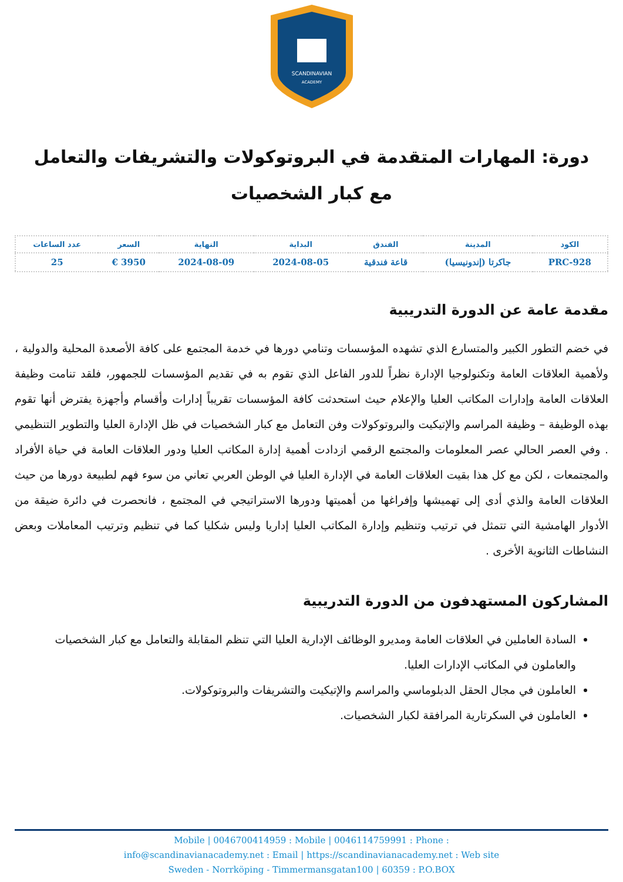SCANDINAVIAN
ACADEMY
دورة: المهارات المتقدمة في البروتوكولات والتشريفات والتعامل مع كبار الشخصيات
| الكود | المدينة | الفندق | البداية | النهاية | السعر | عدد الساعات |
| --- | --- | --- | --- | --- | --- | --- |
| PRC-928 | جاكرتا (إندونيسيا) | قاعة فندقية | 2024-08-05 | 2024-08-09 | 3950 € | 25 |
مقدمة عامة عن الدورة التدريبية
في خضم التطور الكبير والمتسارع الذي تشهده المؤسسات وتنامي دورها في خدمة المجتمع على كافة الأصعدة المحلية والدولية ، ولأهمية العلاقات العامة وتكنولوجيا الإدارة نظراً للدور الفاعل الذي تقوم به في تقديم المؤسسات للجمهور، فلقد تنامت وظيفة العلاقات العامة وإدارات المكاتب العليا والإعلام حيث استحدثت كافة المؤسسات تقريباً إدارات وأقسام وأجهزة يفترض أنها تقوم بهذه الوظيفة – وظيفة المراسم والإتيكيت والبروتوكولات وفن التعامل مع كبار الشخصيات في ظل الإدارة العليا والتطوير التنظيمي . وفي العصر الحالي عصر المعلومات والمجتمع الرقمي ازدادت أهمية إدارة المكاتب العليا ودور العلاقات العامة في حياة الأفراد والمجتمعات ، لكن مع كل هذا بقيت العلاقات العامة في الإدارة العليا في الوطن العربي تعاني من سوء فهم لطبيعة دورها من حيث العلاقات العامة والذي أدى إلى تهميشها وإفراغها من أهميتها ودورها الاستراتيجي في المجتمع ، فانحصرت في دائرة ضيقة من الأدوار الهامشية التي تتمثل في ترتيب وتنظيم وإدارة المكاتب العليا إداريا وليس شكليا كما في تنظيم وترتيب المعاملات وبعض النشاطات الثانوية الأخرى .
المشاركون المستهدفون من الدورة التدريبية
السادة العاملين في العلاقات العامة ومديرو الوظائف الإدارية العليا التي تنظم المقابلة والتعامل مع كبار الشخصيات والعاملون في المكاتب الإدارات العليا.
العاملون في مجال الحقل الدبلوماسي والمراسم والإتيكيت والتشريفات والبروتوكولات.
العاملون في السكرتارية المرافقة لكبار الشخصيات.
Mobile | 0046700414959 : Mobile | 0046114759991 : Phone :
info@scandinavianacademy.net : Email | https://scandinavianacademy.net : Web site
Sweden - Norrköping - Timmermansgatan100 | 60359 : P.O.BOX